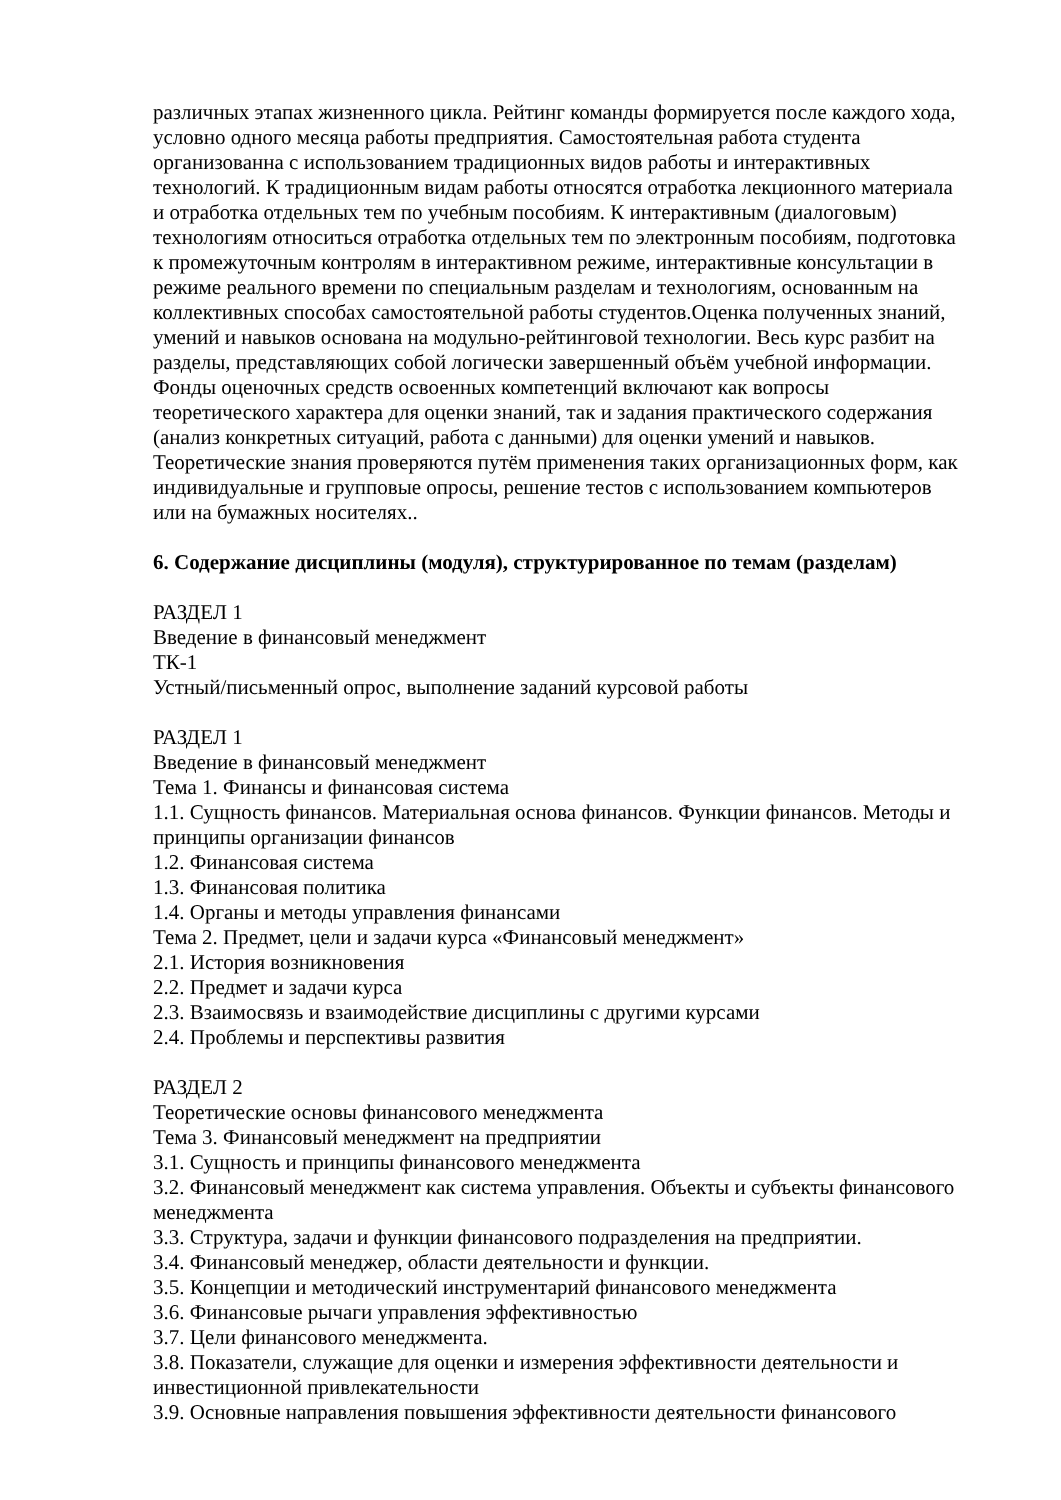различных этапах жизненного цикла. Рейтинг команды формируется после каждого хода, условно одного месяца работы предприятия. Самостоятельная работа студента организованна с использованием традиционных видов работы и интерактивных технологий. К традиционным видам работы относятся отработка лекционного материала и отработка отдельных тем по учебным пособиям. К интерактивным (диалоговым) технологиям относиться отработка отдельных тем по электронным пособиям, подготовка к промежуточным контролям в интерактивном режиме, интерактивные консультации в режиме реального времени по специальным разделам и технологиям, основанным на коллективных способах самостоятельной работы студентов.Оценка полученных знаний, умений и навыков основана на модульно-рейтинговой технологии. Весь курс разбит на разделы, представляющих собой логически завершенный объём учебной информации. Фонды оценочных средств освоенных компетенций включают как вопросы теоретического характера для оценки знаний, так и задания практического содержания (анализ конкретных ситуаций, работа с данными) для оценки умений и навыков. Теоретические знания проверяются путём применения таких организационных форм, как индивидуальные и групповые опросы, решение тестов с использованием компьютеров или на бумажных носителях..
6. Содержание дисциплины (модуля), структурированное по темам (разделам)
РАЗДЕЛ 1
Введение в финансовый менеджмент
ТК-1
Устный/письменный опрос, выполнение заданий курсовой работы
РАЗДЕЛ 1
Введение в финансовый менеджмент
Тема 1. Финансы и финансовая система
1.1. Сущность финансов. Материальная основа финансов. Функции финансов. Методы и принципы организации финансов
1.2. Финансовая система
1.3. Финансовая политика
1.4. Органы и методы управления финансами
Тема 2. Предмет, цели и задачи курса «Финансовый менеджмент»
2.1. История возникновения
2.2. Предмет и задачи курса
2.3. Взаимосвязь и взаимодействие дисциплины с другими курсами
2.4. Проблемы и перспективы развития
РАЗДЕЛ 2
Теоретические основы финансового менеджмента
Тема 3. Финансовый менеджмент на предприятии
3.1. Сущность и принципы финансового менеджмента
3.2. Финансовый менеджмент как система управления. Объекты и субъекты финансового менеджмента
3.3. Структура, задачи и функции финансового подразделения на предприятии.
3.4. Финансовый менеджер, области деятельности и функции.
3.5. Концепции и методический инструментарий финансового менеджмента
3.6. Финансовые рычаги управления эффективностью
3.7. Цели финансового менеджмента.
3.8. Показатели, служащие для оценки и измерения эффективности деятельности и инвестиционной привлекательности
3.9. Основные направления повышения эффективности деятельности финансового